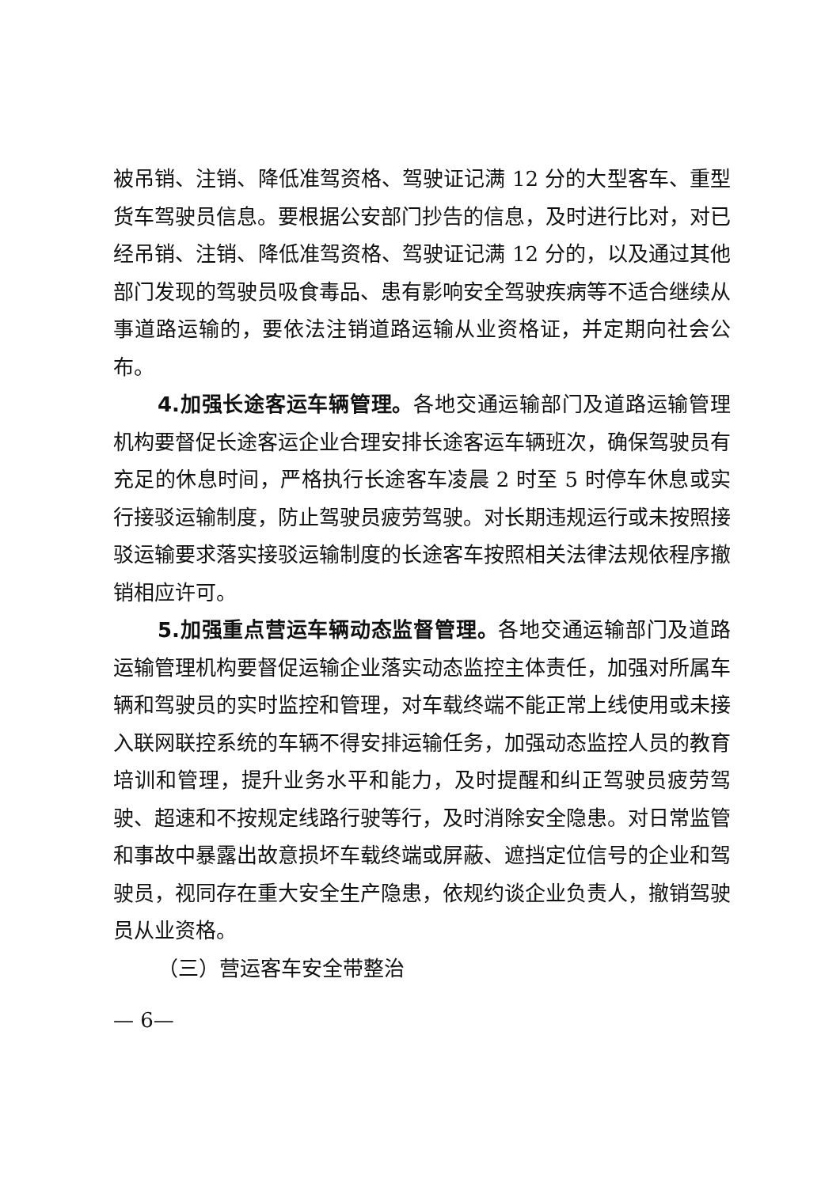被吊销、注销、降低准驾资格、驾驶证记满 12 分的大型客车、重型货车驾驶员信息。要根据公安部门抄告的信息，及时进行比对，对已经吊销、注销、降低准驾资格、驾驶证记满 12 分的，以及通过其他部门发现的驾驶员吸食毒品、患有影响安全驾驶疾病等不适合继续从事道路运输的，要依法注销道路运输从业资格证，并定期向社会公布。
4.加强长途客运车辆管理。各地交通运输部门及道路运输管理机构要督促长途客运企业合理安排长途客运车辆班次，确保驾驶员有充足的休息时间，严格执行长途客车凌晨 2 时至 5 时停车休息或实行接驳运输制度，防止驾驶员疲劳驾驶。对长期违规运行或未按照接驳运输要求落实接驳运输制度的长途客车按照相关法律法规依程序撤销相应许可。
5.加强重点营运车辆动态监督管理。各地交通运输部门及道路运输管理机构要督促运输企业落实动态监控主体责任，加强对所属车辆和驾驶员的实时监控和管理，对车载终端不能正常上线使用或未接入联网联控系统的车辆不得安排运输任务，加强动态监控人员的教育培训和管理，提升业务水平和能力，及时提醒和纠正驾驶员疲劳驾驶、超速和不按规定线路行驶等行，及时消除安全隐患。对日常监管和事故中暴露出故意损坏车载终端或屏蔽、遮挡定位信号的企业和驾驶员，视同存在重大安全生产隐患，依规约谈企业负责人，撤销驾驶员从业资格。
（三）营运客车安全带整治
— 6—